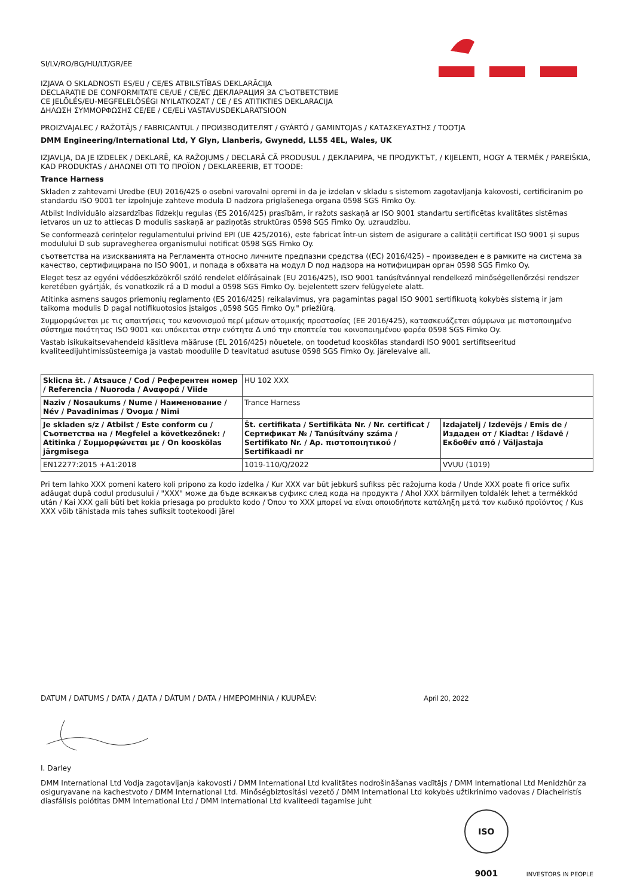SI/LV/RO/BG/HU/LT/GR/EE
IZJAVA O SKLADNOSTI ES/EU / CE/ES ATBILSTĪBAS DEKLARĀCIJA
DECLARAȚIE DE CONFORMITATE CE/UE / CE/ЕС ДЕКЛАРАЦИЯ ЗА СЪОТВЕТСТВИЕ
CE JELÖLÉS/EU-MEGFELELŐSÉGI NYILATKOZAT / CE / ES ATITIKTIES DEKLARACIJA
ΔΗΛΩΣΗ ΣΥΜΜΟΡΦΩΣΗΣ CE/EE / CE/ELi VASTAVUSDEKLARATSIOON
PROIZVAJALEC / RAŽOTĀJS / FABRICANTUL / ПРОИЗВОДИТЕЛЯТ / GYÁRTÓ / GAMINTOJAS / ΚΑΤΑΣΚΕΥΑΣΤΗΣ / TOOTJA
DMM Engineering/International Ltd, Y Glyn, Llanberis, Gwynedd, LL55 4EL, Wales, UK
IZJAVLJA, DA JE IZDELEK / DEKLARĒ, KA RAŽOJUMS / DECLARĂ CĂ PRODUSUL / ДЕКЛАРИРА, ЧЕ ПРОДУКТЪТ, / KIJELENTI, HOGY A TERMÉK / PAREIŠKIA, KAD PRODUKTAS / ΔΗΛΩΝΕΙ ΟΤΙ ΤΟ ΠΡΟΪΟΝ / DEKLAREERIB, ET TOODE:
Trance Harness
Skladen z zahtevami Uredbe (EU) 2016/425 o osebni varovalni opremi in da je izdelan v skladu s sistemom zagotavljanja kakovosti, certificiranim po standardu ISO 9001 ter izpolnjuje zahteve modula D nadzora priglašenega organa 0598 SGS Fimko Oy.
Atbilst Individuālo aizsardzības līdzekļu regulas (ES 2016/425) prasībām, ir ražots saskaņā ar ISO 9001 standartu sertificētas kvalitātes sistēmas ietvaros un uz to attiecas D modulis saskaņā ar paziņotās struktūras 0598 SGS Fimko Oy. uzraudzību.
Se conformează cerințelor regulamentului privind EPI (UE 425/2016), este fabricat într-un sistem de asigurare a calității certificat ISO 9001 și supus modulului D sub supravegherea organismului notificat 0598 SGS Fimko Oy.
съответства на изискванията на Регламента относно личните предпазни средства ((ЕС) 2016/425) – произведен е в рамките на система за качество, сертифицирана по ISO 9001, и попада в обхвата на модул D под надзора на нотифициран орган 0598 SGS Fimko Oy.
Eleget tesz az egyéni védőeszközökről szóló rendelet előírásainak (EU 2016/425), ISO 9001 tanúsítvánnyal rendelkező minőségellenőrzési rendszer keretében gyártják, és vonatkozik rá a D modul a 0598 SGS Fimko Oy. bejelentett szerv felügyelete alatt.
Atitinka asmens saugos priemonių reglamento (ES 2016/425) reikalavimus, yra pagamintas pagal ISO 9001 sertifikuotą kokybės sistemą ir jam taikoma modulis D pagal notifikuotosios įstaigos „0598 SGS Fimko Oy." priežiūrą.
Συμμορφώνεται με τις απαιτήσεις του κανονισμού περί μέσων ατομικής προστασίας (ΕΕ 2016/425), κατασκευάζεται σύμφωνα με πιστοποιημένο σύστημα ποιότητας ISO 9001 και υπόκειται στην ενότητα Δ υπό την εποπτεία του κοινοποιημένου φορέα 0598 SGS Fimko Oy.
Vastab isikukaitsevahendeid käsitleva määruse (EL 2016/425) nõuetele, on toodetud kooskõlas standardi ISO 9001 sertifitseeritud kvaliteedijuhtimissüsteemiga ja vastab moodulile D teavitatud asutuse 0598 SGS Fimko Oy. järelevalve all.
| Sklicna št. / Atsauce / Cod / Референтен номер / Referencia / Nuoroda / Αναφορά / Viide | HU 102 XXX | |
| Naziv / Nosaukums / Nume / Наименование / Név / Pavadinimas / Όνομα / Nimi | Trance Harness | |
| Je skladen s/z / Atbilst / Este conform cu / Съответства на / Megfelel a következőnek: / Atitinka / Συμμορφώνεται με / On kooskõlas järgmisega | Št. certifikata / Sertifikāta Nr. / Nr. certificat / Сертификат № / Tanúsítvány száma / Sertifikato Nr. / Αρ. πιστοποιητικού / Sertifikaadi nr | Izdajatelj / Izdevējs / Emis de / Издаден от / Kiadta: / Išdavė / Εκδοθέν από / Väljastaja |
| EN12277:2015 +A1:2018 | 1019-110/Q/2022 | VVUU (1019) |
Pri tem lahko XXX pomeni katero koli pripono za kodo izdelka / Kur XXX var būt jebkurš sufikss pēc ražojuma koda / Unde XXX poate fi orice sufix adăugat după codul produsului / "XXX" може да бъде всякакъв суфикс след кода на продукта / Ahol XXX bármilyen toldalék lehet a termékkód után / Kai XXX gali būti bet kokia priesaga po produkto kodo / Όπου το XXX μπορεί να είναι οποιοδήποτε κατάληξη μετά τον κωδικό προϊόντος / Kus XXX võib tähistada mis tahes sufiksit tootekoodi järel
DATUM / DATUMS / DATA / ДАТА / DÁTUM / DATA / ΗΜΕΡΟΜΗΝΙΑ / KUUPÄEV: April 20, 2022
I. Darley
DMM International Ltd Vodja zagotavljanja kakovosti / DMM International Ltd kvalitātes nodrošināšanas vadītājs / DMM International Ltd Menidzhŭr za osiguryavane na kachestvoto / DMM International Ltd. Minőségbiztosítási vezető / DMM International Ltd kokybės užtikrinimo vadovas / Diacheiristís diasfálisis poiótitas DMM International Ltd / DMM International Ltd kvaliteedi tagamise juht
ISO 9001 INVESTORS IN PEOPLE